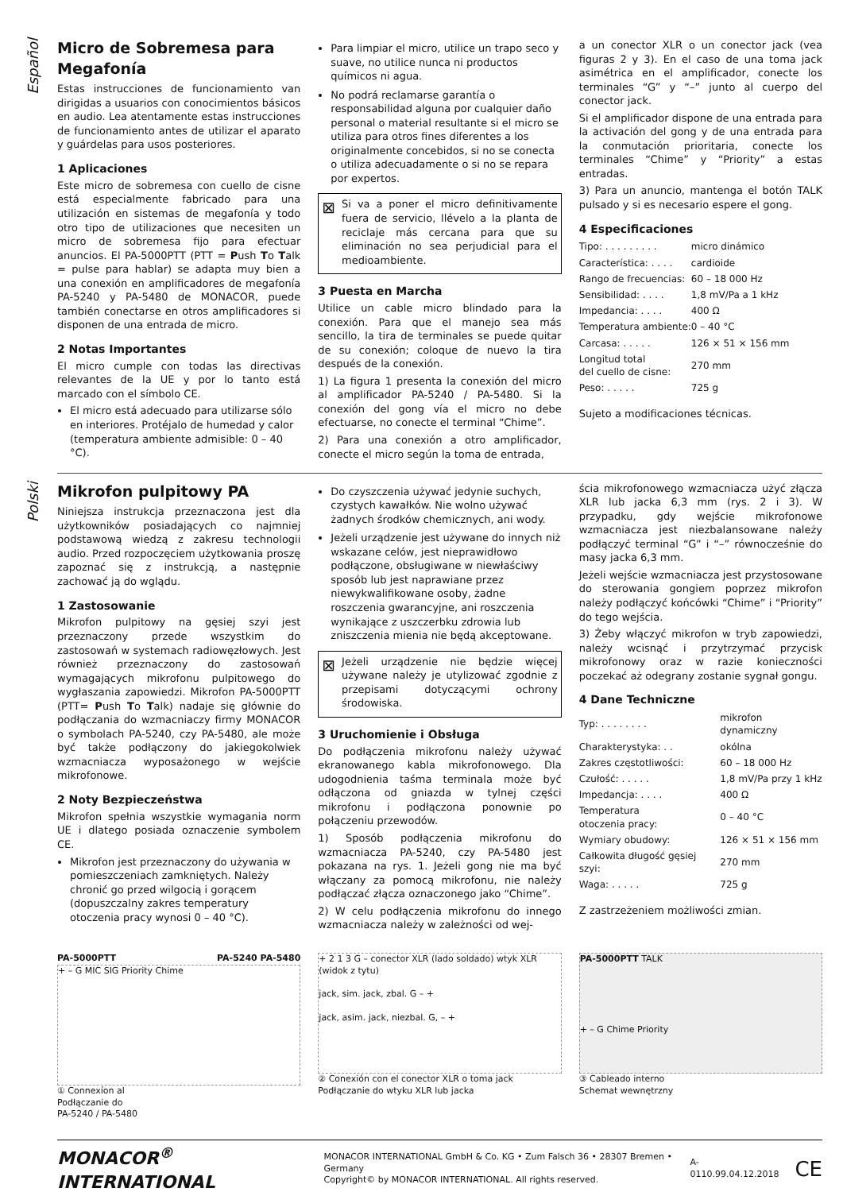Español
Micro de Sobremesa para Megafonía
Estas instrucciones de funcionamiento van dirigidas a usuarios con conocimientos básicos en audio. Lea atentamente estas instrucciones de funcionamiento antes de utilizar el aparato y guárdelas para usos posteriores.
1 Aplicaciones
Este micro de sobremesa con cuello de cisne está especialmente fabricado para una utilización en sistemas de megafonía y todo otro tipo de utilizaciones que necesiten un micro de sobremesa fijo para efectuar anuncios. El PA-5000PTT (PTT = Push To Talk = pulse para hablar) se adapta muy bien a una conexión en amplificadores de megafonía PA-5240 y PA-5480 de MONACOR, puede también conectarse en otros amplificadores si disponen de una entrada de micro.
2 Notas Importantes
El micro cumple con todas las directivas relevantes de la UE y por lo tanto está marcado con el símbolo CE.
El micro está adecuado para utilizarse sólo en interiores. Protéjalo de humedad y calor (temperatura ambiente admisible: 0 – 40 °C).
Para limpiar el micro, utilice un trapo seco y suave, no utilice nunca ni productos químicos ni agua.
No podrá reclamarse garantía o responsabilidad alguna por cualquier daño personal o material resultante si el micro se utiliza para otros fines diferentes a los originalmente concebidos, si no se conecta o utiliza adecuadamente o si no se repara por expertos.
⊠
Si va a poner el micro definitivamente fuera de servicio, llévelo a la planta de reciclaje más cercana para que su eliminación no sea perjudicial para el medioambiente.
3 Puesta en Marcha
Utilice un cable micro blindado para la conexión. Para que el manejo sea más sencillo, la tira de terminales se puede quitar de su conexión; coloque de nuevo la tira después de la conexión.
1) La figura 1 presenta la conexión del micro al amplificador PA-5240 / PA-5480. Si la conexión del gong vía el micro no debe efectuarse, no conecte el terminal “Chime”.
2) Para una conexión a otro amplificador, conecte el micro según la toma de entrada,
a un conector XLR o un conector jack (vea figuras 2 y 3). En el caso de una toma jack asimétrica en el amplificador, conecte los terminales “G” y “–” junto al cuerpo del conector jack.
Si el amplificador dispone de una entrada para la activación del gong y de una entrada para la conmutación prioritaria, conecte los terminales “Chime” y “Priority” a estas entradas.
3) Para un anuncio, mantenga el botón TALK pulsado y si es necesario espere el gong.
4 Especificaciones
| Tipo: . . . . . . . . . | micro dinámico |
| Característica: . . . . | cardioide |
| Rango de frecuencias: | 60 – 18 000 Hz |
| Sensibilidad: . . . . | 1,8 mV/Pa a 1 kHz |
| Impedancia: . . . . | 400 Ω |
| Temperatura ambiente: | 0 – 40 °C |
| Carcasa: . . . . . | 126 × 51 × 156 mm |
| Longitud total del cuello de cisne: | 270 mm |
| Peso: . . . . . | 725 g |
Sujeto a modificaciones técnicas.
Polski
Mikrofon pulpitowy PA
Niniejsza instrukcja przeznaczona jest dla użytkowników posiadających co najmniej podstawową wiedzą z zakresu technologii audio. Przed rozpoczęciem użytkowania proszę zapoznać się z instrukcją, a następnie zachować ją do wglądu.
1 Zastosowanie
Mikrofon pulpitowy na gęsiej szyi jest przeznaczony przede wszystkim do zastosowań w systemach radiowęzłowych. Jest również przeznaczony do zastosowań wymagających mikrofonu pulpitowego do wygłaszania zapowiedzi. Mikrofon PA-5000PTT (PTT= Push To Talk) nadaje się głównie do podłączania do wzmacniaczy firmy MONACOR o symbolach PA-5240, czy PA-5480, ale może być także podłączony do jakiegokolwiek wzmacniacza wyposażonego w wejście mikrofonowe.
2 Noty Bezpieczeństwa
Mikrofon spełnia wszystkie wymagania norm UE i dlatego posiada oznaczenie symbolem CE.
Mikrofon jest przeznaczony do używania w pomieszczeniach zamkniętych. Należy chronić go przed wilgocią i gorącem (dopuszczalny zakres temperatury otoczenia pracy wynosi 0 – 40 °C).
Do czyszczenia używać jedynie suchych, czystych kawałków. Nie wolno używać żadnych środków chemicznych, ani wody.
Jeżeli urządzenie jest używane do innych niż wskazane celów, jest nieprawidłowo podłączone, obsługiwane w niewłaściwy sposób lub jest naprawiane przez niewykwalifikowane osoby, żadne roszczenia gwarancyjne, ani roszczenia wynikające z uszczerbku zdrowia lub zniszczenia mienia nie będą akceptowane.
⊠
Jeżeli urządzenie nie będzie więcej używane należy je utylizować zgodnie z przepisami dotyczącymi ochrony środowiska.
3 Uruchomienie i Obsługa
Do podłączenia mikrofonu należy używać ekranowanego kabla mikrofonowego. Dla udogodnienia taśma terminala może być odłączona od gniazda w tylnej części mikrofonu i podłączona ponownie po połączeniu przewodów.
1) Sposób podłączenia mikrofonu do wzmacniacza PA-5240, czy PA-5480 jest pokazana na rys. 1. Jeżeli gong nie ma być włączany za pomocą mikrofonu, nie należy podłączać złącza oznaczonego jako “Chime”.
2) W celu podłączenia mikrofonu do innego wzmacniacza należy w zależności od wej-
ścia mikrofonowego wzmacniacza użyć złącza XLR lub jacka 6,3 mm (rys. 2 i 3). W przypadku, gdy wejście mikrofonowe wzmacniacza jest niezbalansowane należy podłączyć terminal “G” i “–” równocześnie do masy jacka 6,3 mm.
Jeżeli wejście wzmacniacza jest przystosowane do sterowania gongiem poprzez mikrofon należy podłączyć końcówki “Chime” i “Priority” do tego wejścia.
3) Żeby włączyć mikrofon w tryb zapowiedzi, należy wcisnąć i przytrzymać przycisk mikrofonowy oraz w razie konieczności poczekać aż odegrany zostanie sygnał gongu.
4 Dane Techniczne
| Typ: . . . . . . . . | mikrofon dynamiczny |
| Charakterystyka: . . | okólna |
| Zakres częstotliwości: | 60 – 18 000 Hz |
| Czułość: . . . . . | 1,8 mV/Pa przy 1 kHz |
| Impedancja: . . . . | 400 Ω |
| Temperatura otoczenia pracy: | 0 – 40 °C |
| Wymiary obudowy: | 126 × 51 × 156 mm |
| Całkowita długość gęsiej szyi: | 270 mm |
| Waga: . . . . . | 725 g |
Z zastrzeżeniem możliwości zmian.
PA-5000PTT PA-5240 PA-5480
+ – G MIC SIG Priority Chime
① Connexíon al
Podłączanie do
PA-5240 / PA-5480
+ 2 1 3 G – conector XLR (lado soldado) wtyk XLR (widok z tytu)
jack, sim. jack, zbal. G – +
jack, asim. jack, niezbal. G, – +
② Conexión con el conector XLR o toma jack
Podłączanie do wtyku XLR lub jacka
PA-5000PTT TALK
+ – G Chime Priority
③ Cableado interno
Schemat wewnętrzny
MONACOR<sup>®</sup> INTERNATIONAL MONACOR INTERNATIONAL GmbH & Co. KG • Zum Falsch 36 • 28307 Bremen • Germany
Copyright© by MONACOR INTERNATIONAL. All rights reserved. A-0110.99.04.12.2018 CE